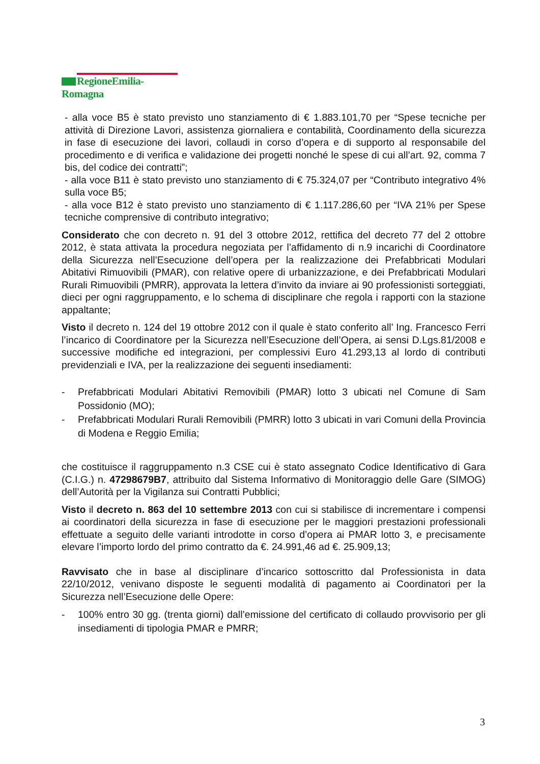RegioneEmilia-Romagna
- alla voce B5 è stato previsto uno stanziamento di € 1.883.101,70 per “Spese tecniche per attività di Direzione Lavori, assistenza giornaliera e contabilità, Coordinamento della sicurezza in fase di esecuzione dei lavori, collaudi in corso d’opera e di supporto al responsabile del procedimento e di verifica e validazione dei progetti nonché le spese di cui all’art. 92, comma 7 bis, del codice dei contratti”;
- alla voce B11 è stato previsto uno stanziamento di € 75.324,07 per “Contributo integrativo 4% sulla voce B5;
- alla voce B12 è stato previsto uno stanziamento di € 1.117.286,60 per “IVA 21% per Spese tecniche comprensive di contributo integrativo;
Considerato che con decreto n. 91 del 3 ottobre 2012, rettifica del decreto 77 del 2 ottobre 2012, è stata attivata la procedura negoziata per l’affidamento di n.9 incarichi di Coordinatore della Sicurezza nell’Esecuzione dell’opera per la realizzazione dei Prefabbricati Modulari Abitativi Rimuovibili (PMAR), con relative opere di urbanizzazione, e dei Prefabbricati Modulari Rurali Rimuovibili (PMRR), approvata la lettera d’invito da inviare ai 90 professionisti sorteggiati, dieci per ogni raggruppamento, e lo schema di disciplinare che regola i rapporti con la stazione appaltante;
Visto il decreto n. 124 del 19 ottobre 2012 con il quale è stato conferito all’ Ing. Francesco Ferri l’incarico di Coordinatore per la Sicurezza nell’Esecuzione dell’Opera, ai sensi D.Lgs.81/2008 e successive modifiche ed integrazioni, per complessivi Euro 41.293,13 al lordo di contributi previdenziali e IVA, per la realizzazione dei seguenti insediamenti:
- Prefabbricati Modulari Abitativi Removibili (PMAR) lotto 3 ubicati nel Comune di Sam Possidonio (MO);
- Prefabbricati Modulari Rurali Removibili (PMRR) lotto 3 ubicati in vari Comuni della Provincia di Modena e Reggio Emilia;
che costituisce il raggruppamento n.3 CSE cui è stato assegnato Codice Identificativo di Gara (C.I.G.) n. 47298679B7, attribuito dal Sistema Informativo di Monitoraggio delle Gare (SIMOG) dell’Autorità per la Vigilanza sui Contratti Pubblici;
Visto il decreto n. 863 del 10 settembre 2013 con cui si stabilisce di incrementare i compensi ai coordinatori della sicurezza in fase di esecuzione per le maggiori prestazioni professionali effettuate a seguito delle varianti introdotte in corso d’opera ai PMAR lotto 3, e precisamente elevare l’importo lordo del primo contratto da €. 24.991,46 ad €. 25.909,13;
Ravvisato che in base al disciplinare d’incarico sottoscritto dal Professionista in data 22/10/2012, venivano disposte le seguenti modalità di pagamento ai Coordinatori per la Sicurezza nell’Esecuzione delle Opere:
- 100% entro 30 gg. (trenta giorni) dall’emissione del certificato di collaudo provvisorio per gli insediamenti di tipologia PMAR e PMRR;
3